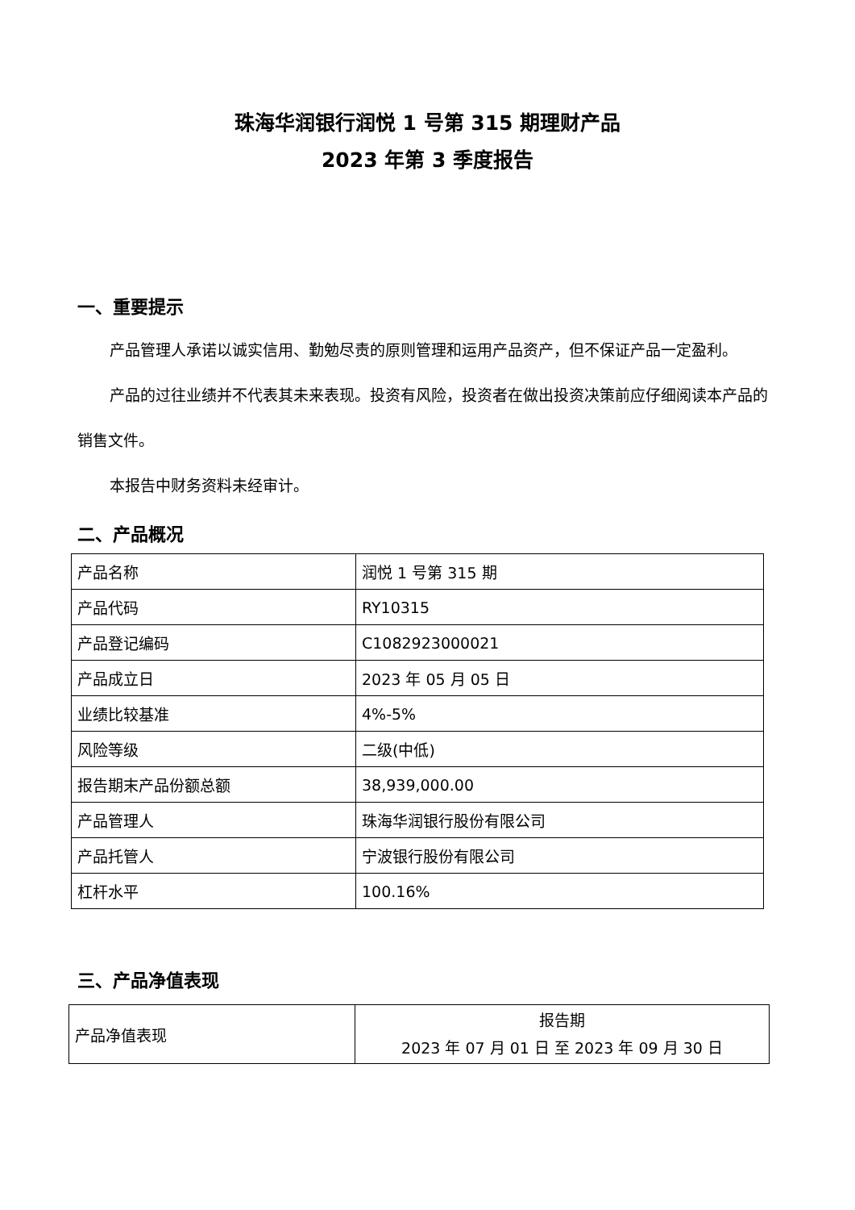珠海华润银行润悦 1 号第 315 期理财产品
2023 年第 3 季度报告
一、重要提示
产品管理人承诺以诚实信用、勤勉尽责的原则管理和运用产品资产，但不保证产品一定盈利。
产品的过往业绩并不代表其未来表现。投资有风险，投资者在做出投资决策前应仔细阅读本产品的销售文件。
本报告中财务资料未经审计。
二、产品概况
| 产品名称 | 润悦 1 号第 315 期 |
| 产品代码 | RY10315 |
| 产品登记编码 | C1082923000021 |
| 产品成立日 | 2023 年 05 月 05 日 |
| 业绩比较基准 | 4%-5% |
| 风险等级 | 二级(中低) |
| 报告期末产品份额总额 | 38,939,000.00 |
| 产品管理人 | 珠海华润银行股份有限公司 |
| 产品托管人 | 宁波银行股份有限公司 |
| 杠杆水平 | 100.16% |
三、产品净值表现
| 产品净值表现 | 报告期 2023 年 07 月 01 日 至 2023 年 09 月 30 日 |